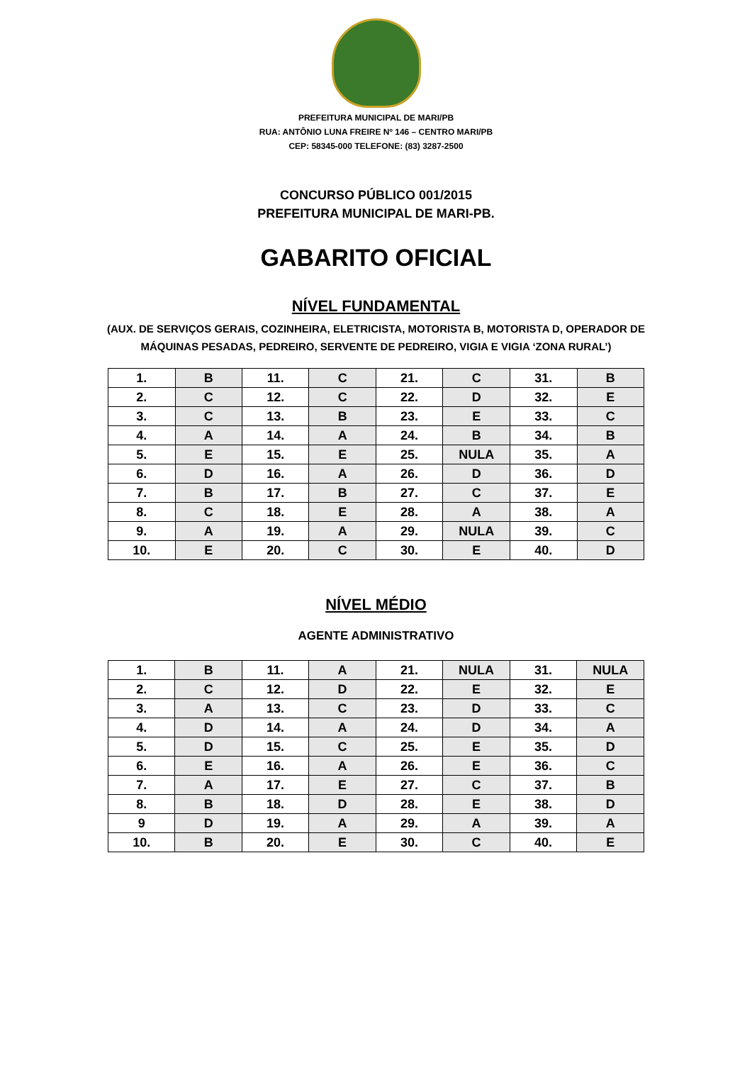PREFEITURA MUNICIPAL DE MARI/PB
RUA: ANTÔNIO LUNA FREIRE Nº 146 – CENTRO MARI/PB
CEP: 58345-000 TELEFONE: (83) 3287-2500
CONCURSO PÚBLICO 001/2015
PREFEITURA MUNICIPAL DE MARI-PB.
GABARITO OFICIAL
NÍVEL FUNDAMENTAL
(AUX. DE SERVIÇOS GERAIS, COZINHEIRA, ELETRICISTA, MOTORISTA B, MOTORISTA D, OPERADOR DE
MÁQUINAS PESADAS, PEDREIRO, SERVENTE DE PEDREIRO, VIGIA E VIGIA ‘ZONA RURAL’)
| 1. | B | 11. | C | 21. | C | 31. | B |
| 2. | C | 12. | C | 22. | D | 32. | E |
| 3. | C | 13. | B | 23. | E | 33. | C |
| 4. | A | 14. | A | 24. | B | 34. | B |
| 5. | E | 15. | E | 25. | NULA | 35. | A |
| 6. | D | 16. | A | 26. | D | 36. | D |
| 7. | B | 17. | B | 27. | C | 37. | E |
| 8. | C | 18. | E | 28. | A | 38. | A |
| 9. | A | 19. | A | 29. | NULA | 39. | C |
| 10. | E | 20. | C | 30. | E | 40. | D |
NÍVEL MÉDIO
AGENTE ADMINISTRATIVO
| 1. | B | 11. | A | 21. | NULA | 31. | NULA |
| 2. | C | 12. | D | 22. | E | 32. | E |
| 3. | A | 13. | C | 23. | D | 33. | C |
| 4. | D | 14. | A | 24. | D | 34. | A |
| 5. | D | 15. | C | 25. | E | 35. | D |
| 6. | E | 16. | A | 26. | E | 36. | C |
| 7. | A | 17. | E | 27. | C | 37. | B |
| 8. | B | 18. | D | 28. | E | 38. | D |
| 9 | D | 19. | A | 29. | A | 39. | A |
| 10. | B | 20. | E | 30. | C | 40. | E |